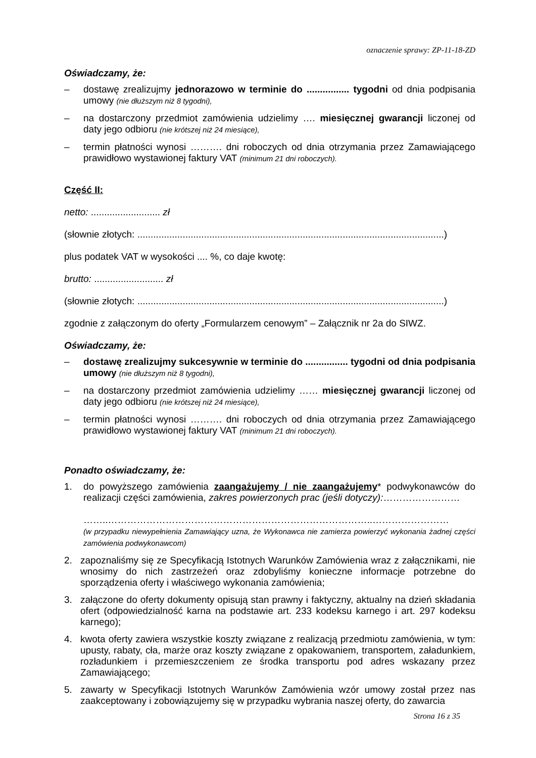oznaczenie sprawy: ZP-11-18-ZD
Oświadczamy, że:
– dostawę zrealizujmy jednorazowo w terminie do ................ tygodni od dnia podpisania umowy (nie dłuższym niż 8 tygodni),
– na dostarczony przedmiot zamówienia udzielimy …. miesięcznej gwarancji liczonej od daty jego odbioru (nie krótszej niż 24 miesiące),
– termin płatności wynosi ………. dni roboczych od dnia otrzymania przez Zamawiającego prawidłowo wystawionej faktury VAT (minimum 21 dni roboczych).
Część II:
netto: .......................... zł
(słownie złotych: ...................................................................................................................)
plus podatek VAT w wysokości .... %, co daje kwotę:
brutto: .......................... zł
(słownie złotych: ...................................................................................................................)
zgodnie z załączonym do oferty „Formularzem cenowym” – Załącznik nr 2a do SIWZ.
Oświadczamy, że:
– dostawę zrealizujmy sukcesywnie w terminie do ................ tygodni od dnia podpisania umowy (nie dłuższym niż 8 tygodni),
– na dostarczony przedmiot zamówienia udzielimy …… miesięcznej gwarancji liczonej od daty jego odbioru (nie krótszej niż 24 miesiące),
– termin płatności wynosi ………. dni roboczych od dnia otrzymania przez Zamawiającego prawidłowo wystawionej faktury VAT (minimum 21 dni roboczych).
Ponadto oświadczamy, że:
1. do powyższego zamówienia zaangażujemy / nie zaangażujemy* podwykonawców do realizacji części zamówienia, zakres powierzonych prac (jeśli dotyczy):……………………
……..………………………………………………………………………..……………………
(w przypadku niewypełnienia Zamawiający uzna, że Wykonawca nie zamierza powierzyć wykonania żadnej części zamówienia podwykonawcom)
2. zapoznaliśmy się ze Specyfikacją Istotnych Warunków Zamówienia wraz z załącznikami, nie wnosimy do nich zastrzeżeń oraz zdobyliśmy konieczne informacje potrzebne do sporządzenia oferty i właściwego wykonania zamówienia;
3. załączone do oferty dokumenty opisują stan prawny i faktyczny, aktualny na dzień składania ofert (odpowiedzialność karna na podstawie art. 233 kodeksu karnego i art. 297 kodeksu karnego);
4. kwota oferty zawiera wszystkie koszty związane z realizacją przedmiotu zamówienia, w tym: upusty, rabaty, cła, marże oraz koszty związane z opakowaniem, transportem, załadunkiem, rozładunkiem i przemieszczeniem ze środka transportu pod adres wskazany przez Zamawiającego;
5. zawarty w Specyfikacji Istotnych Warunków Zamówienia wzór umowy został przez nas zaakceptowany i zobowiązujemy się w przypadku wybrania naszej oferty, do zawarcia
Strona 16 z 35